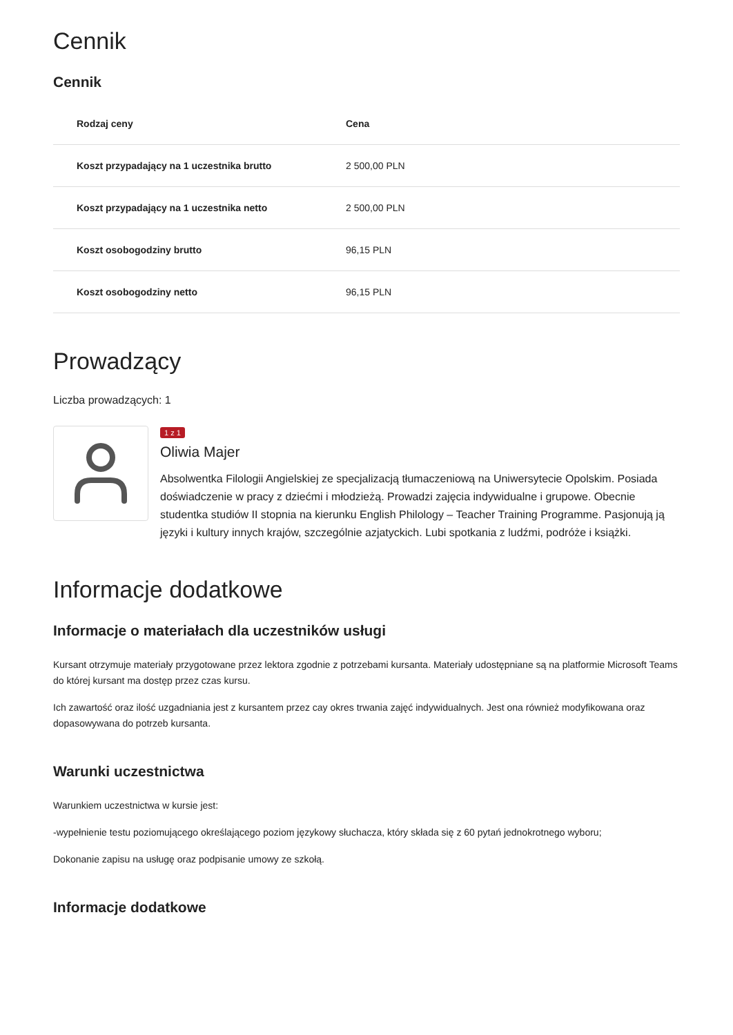Cennik
Cennik
| Rodzaj ceny | Cena |
| --- | --- |
| Koszt przypadający na 1 uczestnika brutto | 2 500,00 PLN |
| Koszt przypadający na 1 uczestnika netto | 2 500,00 PLN |
| Koszt osobogodziny brutto | 96,15 PLN |
| Koszt osobogodziny netto | 96,15 PLN |
Prowadzący
Liczba prowadzących: 1
1 z 1
Oliwia Majer
Absolwentka Filologii Angielskiej ze specjalizacją tłumaczeniową na Uniwersytecie Opolskim. Posiada doświadczenie w pracy z dziećmi i młodzieżą. Prowadzi zajęcia indywidualne i grupowe. Obecnie studentka studiów II stopnia na kierunku English Philology – Teacher Training Programme. Pasjonują ją języki i kultury innych krajów, szczególnie azjatyckich. Lubi spotkania z ludźmi, podróże i książki.
Informacje dodatkowe
Informacje o materiałach dla uczestników usługi
Kursant otrzymuje materiały przygotowane przez lektora zgodnie z potrzebami kursanta. Materiały udostępniane są na platformie Microsoft Teams do której kursant ma dostęp przez czas kursu.
Ich zawartość oraz ilość uzgadniania jest z kursantem przez cay okres trwania zajęć indywidualnych. Jest ona również modyfikowana oraz dopasowywana do potrzeb kursanta.
Warunki uczestnictwa
Warunkiem uczestnictwa w kursie jest:
-wypełnienie testu poziomującego określającego poziom językowy słuchacza, który składa się z 60 pytań jednokrotnego wyboru;
Dokonanie zapisu na usługę oraz podpisanie umowy ze szkołą.
Informacje dodatkowe